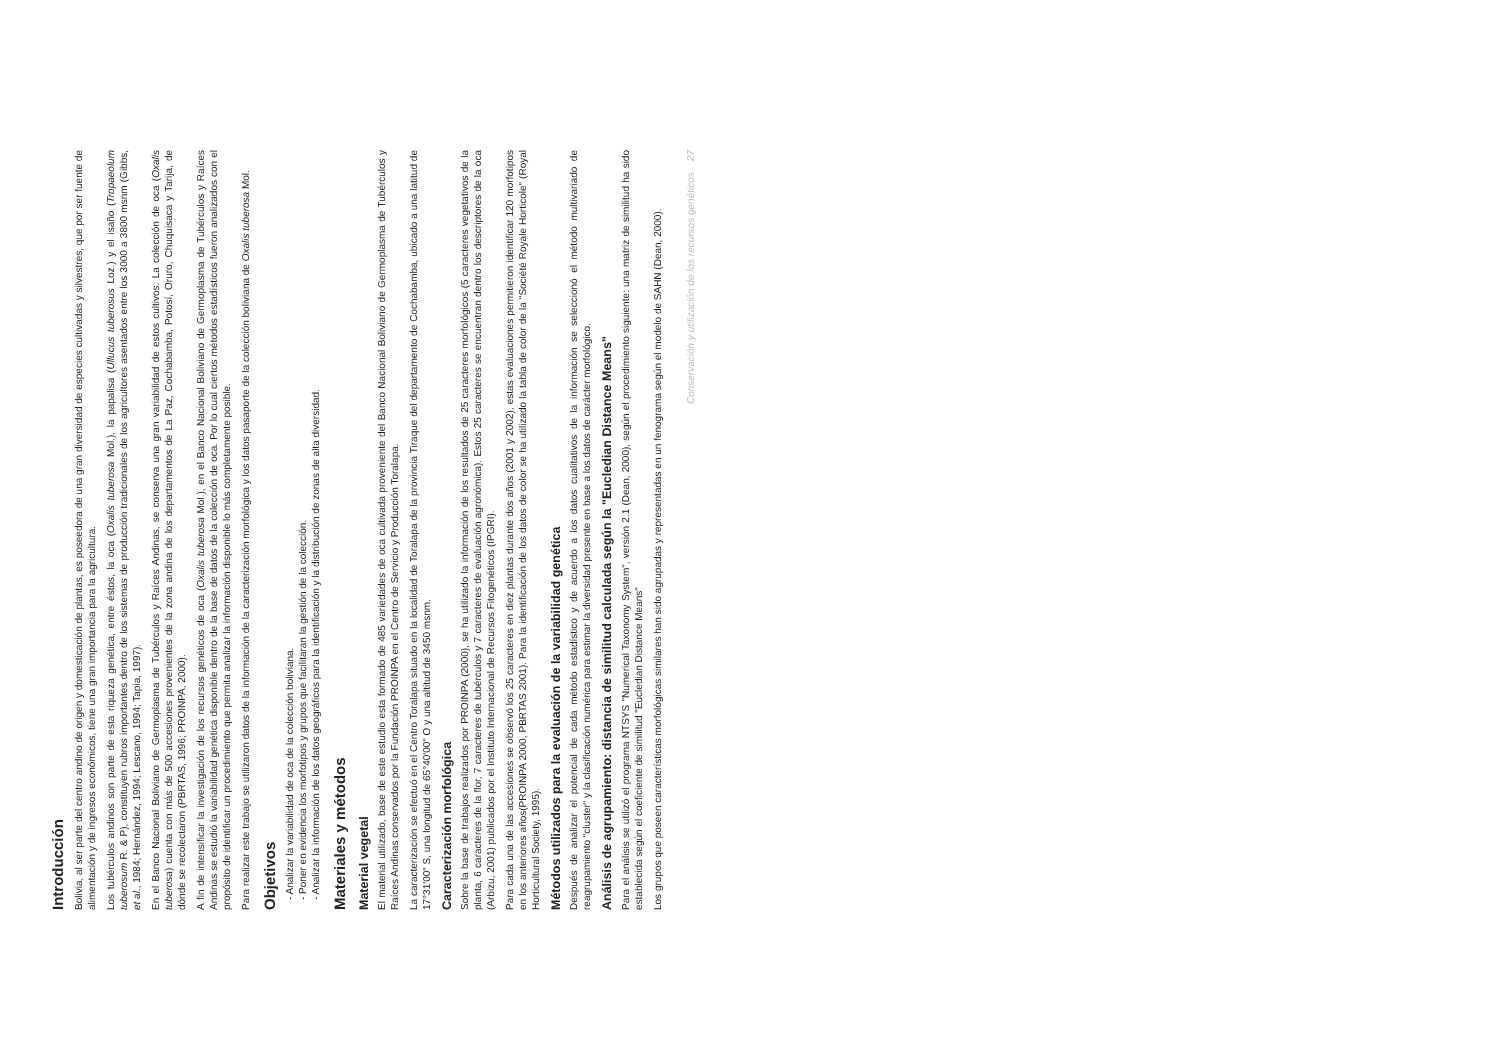Introducción
Bolivia, al ser parte del centro andino de origen y domesticación de plantas, es poseedora de una gran diversidad de especies cultivadas y silvestres, que por ser fuente de alimentación y de ingresos económicos, tiene una gran importancia para la agricultura.
Los tubérculos andinos son parte de esta riqueza genética, entre éstos, la oca (Oxalis tuberosa Mol.), la papalisa (Ullucus tuberosus Loz.) y el isaño (Tropaeolum tuberosum R. & P), constituyen rubros importantes dentro de los sistemas de producción tradicionales de los agricultores asentados entre los 3000 a 3800 msnm (Gibbs, et al., 1984; Hernández, 1994; Lescano, 1994; Tapia, 1997).
En el Banco Nacional Boliviano de Germoplasma de Tubérculos y Raíces Andinas, se conserva una gran variabilidad de estos cultivos. La colección de oca (Oxalis tuberosa) cuenta con más de 500 accesiones provenientes de la zona andina de los departamentos de La Paz, Cochabamba, Potosí, Oruro, Chuquisaca y Tarija, de dónde se recolectaron (PBRTAS, 1996; PROINPA, 2000).
A fin de intensificar la investigación de los recursos genéticos de oca (Oxalis tuberosa Mol.), en el Banco Nacional Boliviano de Germoplasma de Tubérculos y Raíces Andinas se estudió la variabilidad genética disponible dentro de la base de datos de la colección de oca. Por lo cual ciertos métodos estadísticos fueron analizados con el propósito de identificar un procedimiento que permita analizar la información disponible lo más completamente posible.
Para realizar este trabajo se utilizaron datos de la información de la caracterización morfológica y los datos pasaporte de la colección boliviana de Oxalis tuberosa Mol.
Objetivos
- Analizar la variabilidad de oca de la colección boliviana.
- Poner en evidencia los morfotipos y grupos que facilitaran la gestión de la colección.
- Analizar la información de los datos geográficos para la identificación y la distribución de zonas de alta diversidad.
Materiales y métodos
Material vegetal
El material utilizado, base de este estudio esta formado de 485 variedades de oca cultivada proveniente del Banco Nacional Boliviano de Germoplasma de Tubérculos y Raíces Andinas conservados por la Fundación PROINPA en el Centro de Servicio y Producción Toralapa.
La caracterización se efectuó en el Centro Toralapa situado en la localidad de Toralapa de la provincia Tiraque del departamento de Cochabamba, ubicado a una latitud de 17°31'00" S, una longitud de 65°40'00" O y una altitud de 3450 msnm.
Caracterización morfológica
Sobre la base de trabajos realizados por PROINPA (2000), se ha utilizado la información de los resultados de 25 caracteres morfológicos (5 caracteres vegetativos de la planta, 6 caracteres de la flor, 7 caracteres de tubérculos y 7 caracteres de evaluación agronómica). Estos 25 caracteres se encuentran dentro los descriptores de la oca (Arbizu, 2001) publicados por el Instituto Internacional de Recursos Fitogenéticos (IPGRI).
Para cada una de las accesiones se observó los 25 caracteres en diez plantas durante dos años (2001 y 2002), estas evaluaciones permitieron identificar 120 morfotipos en los anteriores años(PROINPA 2000, PBRTAS 2001). Para la identificación de los datos de color se ha utilizado la tabla de color de la "Société Royale Horticole" (Royal Horticultural Society, 1995).
Métodos utilizados para la evaluación de la variabilidad genética
Después de analizar el potencial de cada método estadístico y de acuerdo a los datos cualitativos de la información se seleccionó el método multivariado de reagrupamiento "cluster" y la clasificación numérica para estimar la diversidad presente en base a los datos de carácter morfológico.
Análisis de agrupamiento: distancia de similitud calculada según la "Eucledian Distance Means"
Para el análisis se utilizó el programa NTSYS "Numerical Taxonomy System", versión 2.1 (Dean, 2000), según el procedimiento siguiente: una matriz de similitud ha sido establecida según el coeficiente de similitud "Eucledian Distance Means"
Los grupos que poseen características morfológicas similares han sido agrupadas y representadas en un fenograma según el modelo de SAHN (Dean, 2000).
Conservación y utilización de los recursos genéticos 27